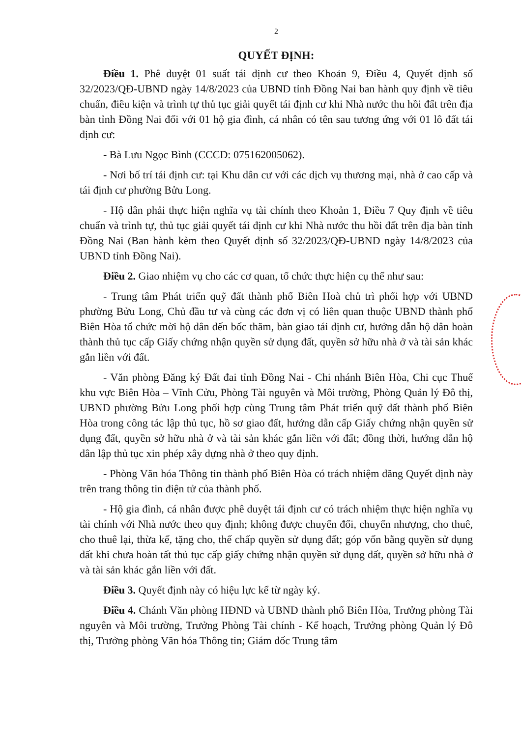2
QUYẾT ĐỊNH:
Điều 1. Phê duyệt 01 suất tái định cư theo Khoản 9, Điều 4, Quyết định số 32/2023/QĐ-UBND ngày 14/8/2023 của UBND tỉnh Đồng Nai ban hành quy định về tiêu chuẩn, điều kiện và trình tự thủ tục giải quyết tái định cư khi Nhà nước thu hồi đất trên địa bàn tỉnh Đồng Nai đối với 01 hộ gia đình, cá nhân có tên sau tương ứng với 01 lô đất tái định cư:
- Bà Lưu Ngọc Bình (CCCD: 075162005062).
- Nơi bố trí tái định cư: tại Khu dân cư với các dịch vụ thương mại, nhà ở cao cấp và tái định cư phường Bửu Long.
- Hộ dân phải thực hiện nghĩa vụ tài chính theo Khoản 1, Điều 7 Quy định về tiêu chuẩn và trình tự, thủ tục giải quyết tái định cư khi Nhà nước thu hồi đất trên địa bàn tỉnh Đồng Nai (Ban hành kèm theo Quyết định số 32/2023/QĐ-UBND ngày 14/8/2023 của UBND tỉnh Đồng Nai).
Điều 2. Giao nhiệm vụ cho các cơ quan, tổ chức thực hiện cụ thể như sau:
- Trung tâm Phát triển quỹ đất thành phố Biên Hoà chủ trì phối hợp với UBND phường Bửu Long, Chủ đầu tư và cùng các đơn vị có liên quan thuộc UBND thành phố Biên Hòa tổ chức mời hộ dân đến bốc thăm, bàn giao tái định cư, hướng dẫn hộ dân hoàn thành thủ tục cấp Giấy chứng nhận quyền sử dụng đất, quyền sở hữu nhà ở và tài sản khác gắn liền với đất.
- Văn phòng Đăng ký Đất đai tỉnh Đồng Nai - Chi nhánh Biên Hòa, Chi cục Thuế khu vực Biên Hòa – Vĩnh Cửu, Phòng Tài nguyên và Môi trường, Phòng Quản lý Đô thị, UBND phường Bửu Long phối hợp cùng Trung tâm Phát triển quỹ đất thành phố Biên Hòa trong công tác lập thủ tục, hồ sơ giao đất, hướng dẫn cấp Giấy chứng nhận quyền sử dụng đất, quyền sở hữu nhà ở và tài sản khác gắn liền với đất; đồng thời, hướng dẫn hộ dân lập thủ tục xin phép xây dựng nhà ở theo quy định.
- Phòng Văn hóa Thông tin thành phố Biên Hòa có trách nhiệm đăng Quyết định này trên trang thông tin điện tử của thành phố.
- Hộ gia đình, cá nhân được phê duyệt tái định cư có trách nhiệm thực hiện nghĩa vụ tài chính với Nhà nước theo quy định; không được chuyển đổi, chuyển nhượng, cho thuê, cho thuê lại, thừa kế, tặng cho, thế chấp quyền sử dụng đất; góp vốn bằng quyền sử dụng đất khi chưa hoàn tất thủ tục cấp giấy chứng nhận quyền sử dụng đất, quyền sở hữu nhà ở và tài sản khác gắn liền với đất.
Điều 3. Quyết định này có hiệu lực kể từ ngày ký.
Điều 4. Chánh Văn phòng HĐND và UBND thành phố Biên Hòa, Trưởng phòng Tài nguyên và Môi trường, Trưởng Phòng Tài chính - Kế hoạch, Trưởng phòng Quản lý Đô thị, Trưởng phòng Văn hóa Thông tin; Giám đốc Trung tâm